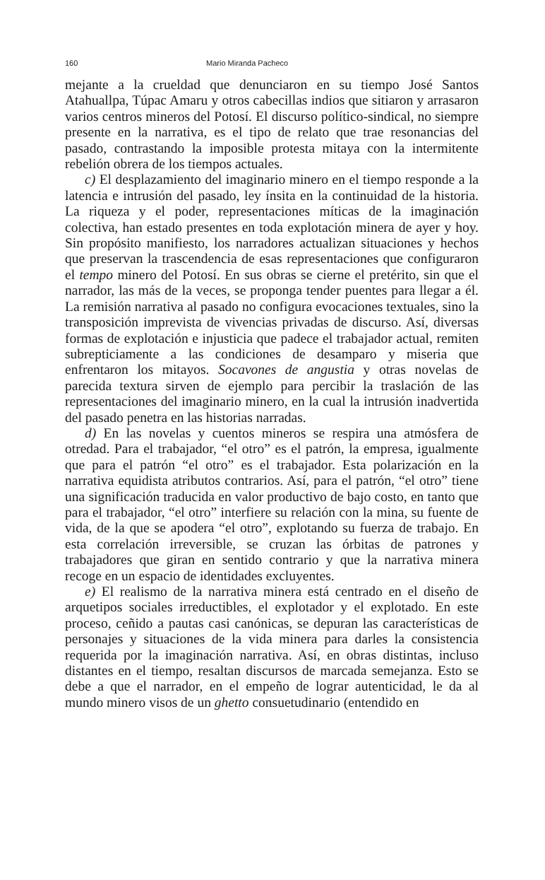160 Mario Miranda Pacheco
mejante a la crueldad que denunciaron en su tiempo José Santos Atahuallpa, Túpac Amaru y otros cabecillas indios que sitiaron y arrasaron varios centros mineros del Potosí. El discurso político-sindical, no siempre presente en la narrativa, es el tipo de relato que trae resonancias del pasado, contrastando la imposible protesta mitaya con la intermitente rebelión obrera de los tiempos actuales.
c) El desplazamiento del imaginario minero en el tiempo responde a la latencia e intrusión del pasado, ley ínsita en la continuidad de la historia. La riqueza y el poder, representaciones míticas de la imaginación colectiva, han estado presentes en toda explotación minera de ayer y hoy. Sin propósito manifiesto, los narradores actualizan situaciones y hechos que preservan la trascendencia de esas representaciones que configuraron el tempo minero del Potosí. En sus obras se cierne el pretérito, sin que el narrador, las más de la veces, se proponga tender puentes para llegar a él. La remisión narrativa al pasado no configura evocaciones textuales, sino la transposición imprevista de vivencias privadas de discurso. Así, diversas formas de explotación e injusticia que padece el trabajador actual, remiten subrepticiamente a las condiciones de desamparo y miseria que enfrentaron los mitayos. Socavones de angustia y otras novelas de parecida textura sirven de ejemplo para percibir la traslación de las representaciones del imaginario minero, en la cual la intrusión inadvertida del pasado penetra en las historias narradas.
d) En las novelas y cuentos mineros se respira una atmósfera de otredad. Para el trabajador, “el otro” es el patrón, la empresa, igualmente que para el patrón “el otro” es el trabajador. Esta polarización en la narrativa equidista atributos contrarios. Así, para el patrón, “el otro” tiene una significación traducida en valor productivo de bajo costo, en tanto que para el trabajador, “el otro” interfiere su relación con la mina, su fuente de vida, de la que se apodera “el otro”, explotando su fuerza de trabajo. En esta correlación irreversible, se cruzan las órbitas de patrones y trabajadores que giran en sentido contrario y que la narrativa minera recoge en un espacio de identidades excluyentes.
e) El realismo de la narrativa minera está centrado en el diseño de arquetipos sociales irreductibles, el explotador y el explotado. En este proceso, ceñido a pautas casi canónicas, se depuran las características de personajes y situaciones de la vida minera para darles la consistencia requerida por la imaginación narrativa. Así, en obras distintas, incluso distantes en el tiempo, resaltan discursos de marcada semejanza. Esto se debe a que el narrador, en el empeño de lograr autenticidad, le da al mundo minero visos de un ghetto consuetudinario (entendido en